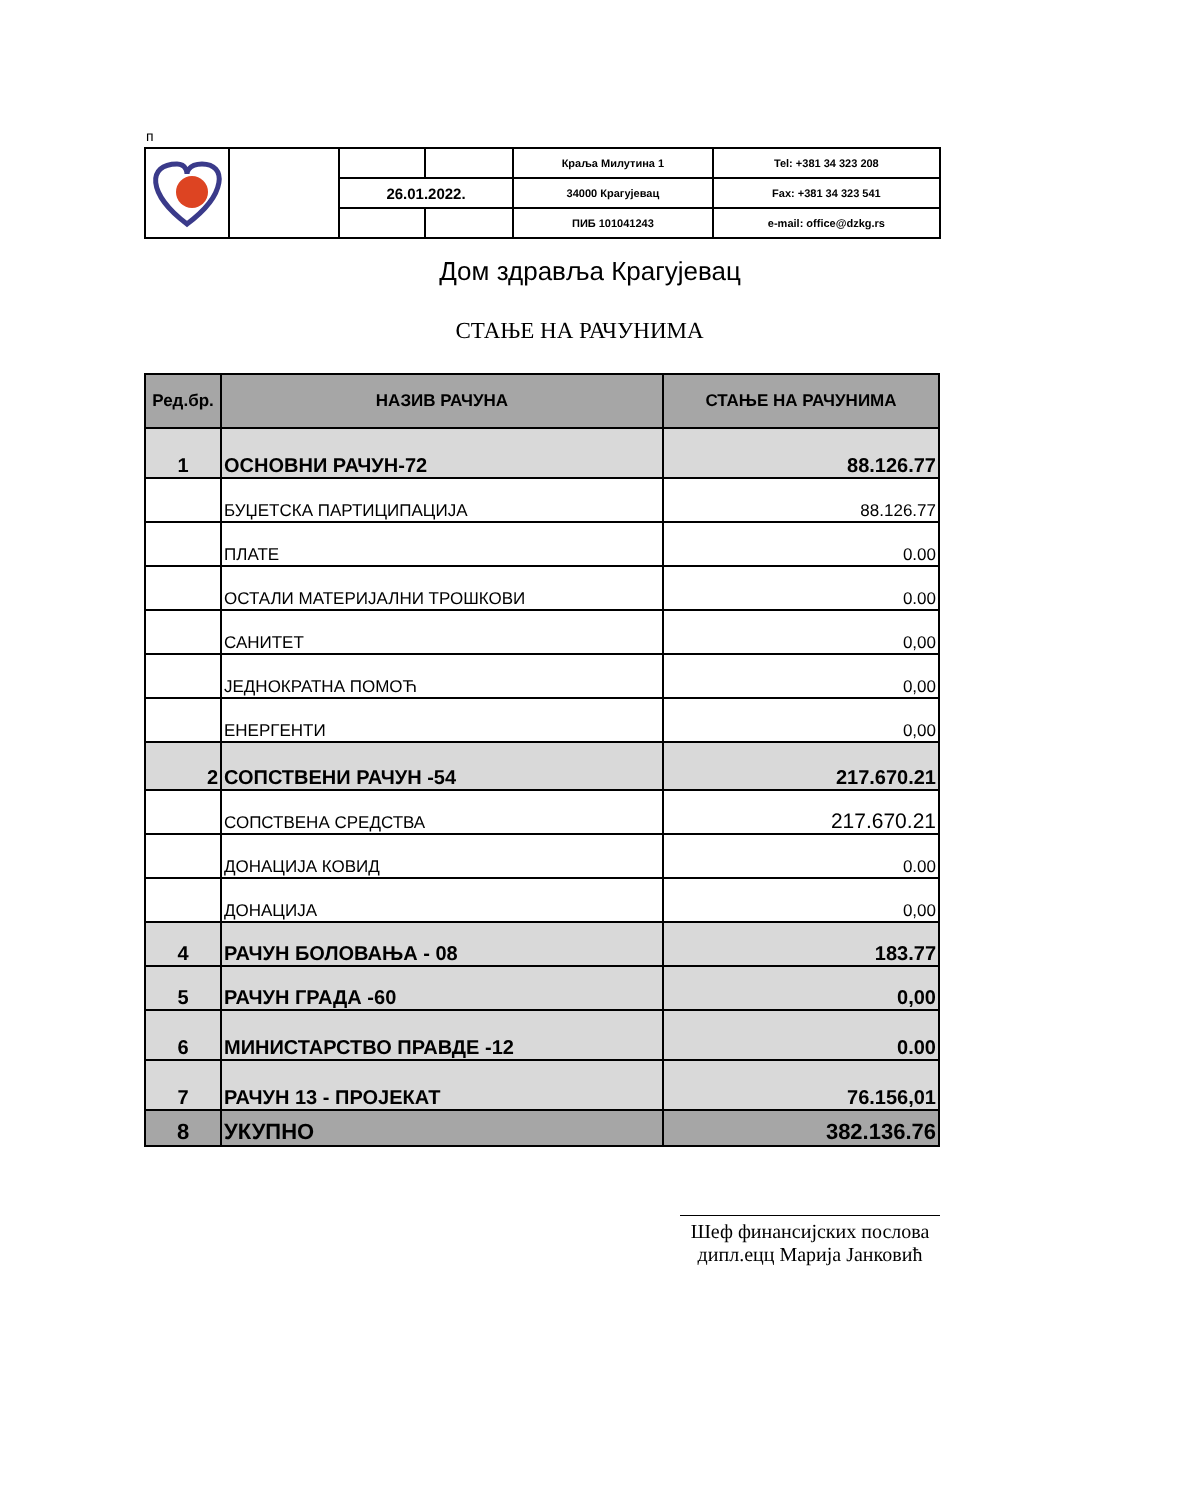п
| | | | | Краља Милутина 1 | Tel: +381 34 323 208 |
| | | 26.01.2022. | | 34000 Крагујевац | Fax: +381 34 323 541 |
| | | | | ПИБ 101041243 | e-mail: office@dzkg.rs |
Дом здравља Крагујевац
СТАЊЕ НА РАЧУНИМА
| Ред.бр. | НАЗИВ РАЧУНА | СТАЊЕ НА РАЧУНИМА |
| --- | --- | --- |
| 1 | ОСНОВНИ РАЧУН-72 | 88.126.77 |
| | БУЏЕТСКА ПАРТИЦИПАЦИЈА | 88.126.77 |
| | ПЛАТЕ | 0.00 |
| | ОСТАЛИ МАТЕРИЈАЛНИ ТРОШКОВИ | 0.00 |
| | САНИТЕТ | 0,00 |
| | ЈЕДНОКРАТНА ПОМОЋ | 0,00 |
| | ЕНЕРГЕНТИ | 0,00 |
| 2 | СОПСТВЕНИ РАЧУН -54 | 217.670.21 |
| | СОПСТВЕНА СРЕДСТВА | 217.670.21 |
| | ДОНАЦИЈА КОВИД | 0.00 |
| | ДОНАЦИЈА | 0,00 |
| 4 | РАЧУН БОЛОВАЊА - 08 | 183.77 |
| 5 | РАЧУН ГРАДА -60 | 0,00 |
| 6 | МИНИСТАРСТВО ПРАВДЕ -12 | 0.00 |
| 7 | РАЧУН 13 - ПРОЈЕКАТ | 76.156,01 |
| 8 | УКУПНО | 382.136.76 |
Шеф финансијских послова
дипл.ецц Марија Јанковић